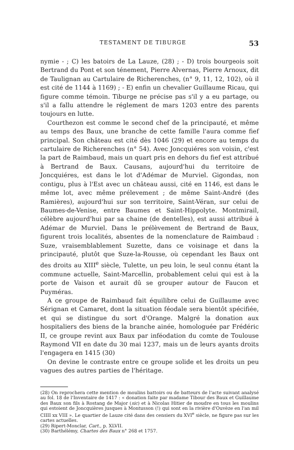TESTAMENT DE TIBURGE 53
nymie - ; C) les batoirs de La Lauze, (28) ; - D) trois bourgeois soit Bertrand du Pont et son ténement, Pierre Alvernas, Pierre Arnoux, dit de Taulignan au Cartulaire de Richerenches, (n° 9, 11, 12, 102), où il est cité de 1144 à 1169) ; - E) enfin un chevalier Guillaume Ricau, qui figure comme témoin. Tiburge ne précise pas s'il y a eu partage, ou s'il a fallu attendre le réglement de mars 1203 entre des parents toujours en lutte.
Courthezon est comme le second chef de la principauté, et même au temps des Baux, une branche de cette famille l'aura comme fief principal. Son château est cité dès 1046 (29) et encore au temps du cartulaire de Richerenches (n° 54). Avec Joncquiéres son voisin, c'est la part de Raimbaud, mais un quart pris en dehors du fief est attribué à Bertrand de Baux. Causans, aujourd'hui du territoire de Joncquiéres, est dans le lot d'Adémar de Murviel. Gigondas, non contigu, plus à l'Est avec un château aussi, cité en 1146, est dans le même lot, avec même prélevement ; de même Saint-André (des Ramières), aujourd'hui sur son territoire, Saint-Véran, sur celui de Baumes-de-Venise, entre Baumes et Saint-Hippolyte. Montmirail, célèbre aujourd'hui par sa chaine (de dentelles), est aussi attribué à Adémar de Murviel. Dans le prélèvement de Bertrand de Baux, figurent trois localités, absentes de la nomenclature de Raimbaud : Suze, vraisemblablement Suzette, dans ce voisinage et dans la principauté, plutôt que Suze-la-Rousse, où cependant les Baux ont des droits au XIII<sup>e</sup> siècle, Tulette, un peu loin, le seul connu étant la commune actuelle, Saint-Marcellin, probablement celui qui est à la porte de Vaison et aurait dû se grouper autour de Faucon et Puyméras.
A ce groupe de Raimbaud fait équilibre celui de Guillaume avec Sérignan et Camaret, dont la situation féodale sera bientôt spécifiée, et qui se distingue du sort d'Orange. Malgré la donation aux hospitaliers des biens de la branche ainée, homologuée par Frédéric II, ce groupe revint aux Baux par inféodation du comte de Toulouse Raymond VII en date du 30 mai 1237, mais un de leurs ayants droits l'engagera en 1415 (30)
On devine le contraste entre ce groupe solide et les droits un peu vagues des autres parties de l'héritage.
(28) On reprochera cette mention de moulins battoirs ou de batteurs de l'acte suivant analysé au fol. 18 de l'Inventaire de 1417 : « donation faite par madame Tibour des Baux et Guillaume des Baux son fils à Rostang de Major (sic) et à Nicolas Hitier de moudre en tous les moulins qui estoient de Joncquières jusques à Montusson (!) qui sont en la rivière d'Ouvèze en l'an mil CIIII xx VIII ». Le quartier de Lauze cité dans des censiers du XVI<sup>e</sup> siècle, ne figure pas sur les cartes actuelles.
(29) Ripert-Monclar, Cart., p. XLVII.
(30) Barthélémy, Chartes des Baux n° 268 et 1757.